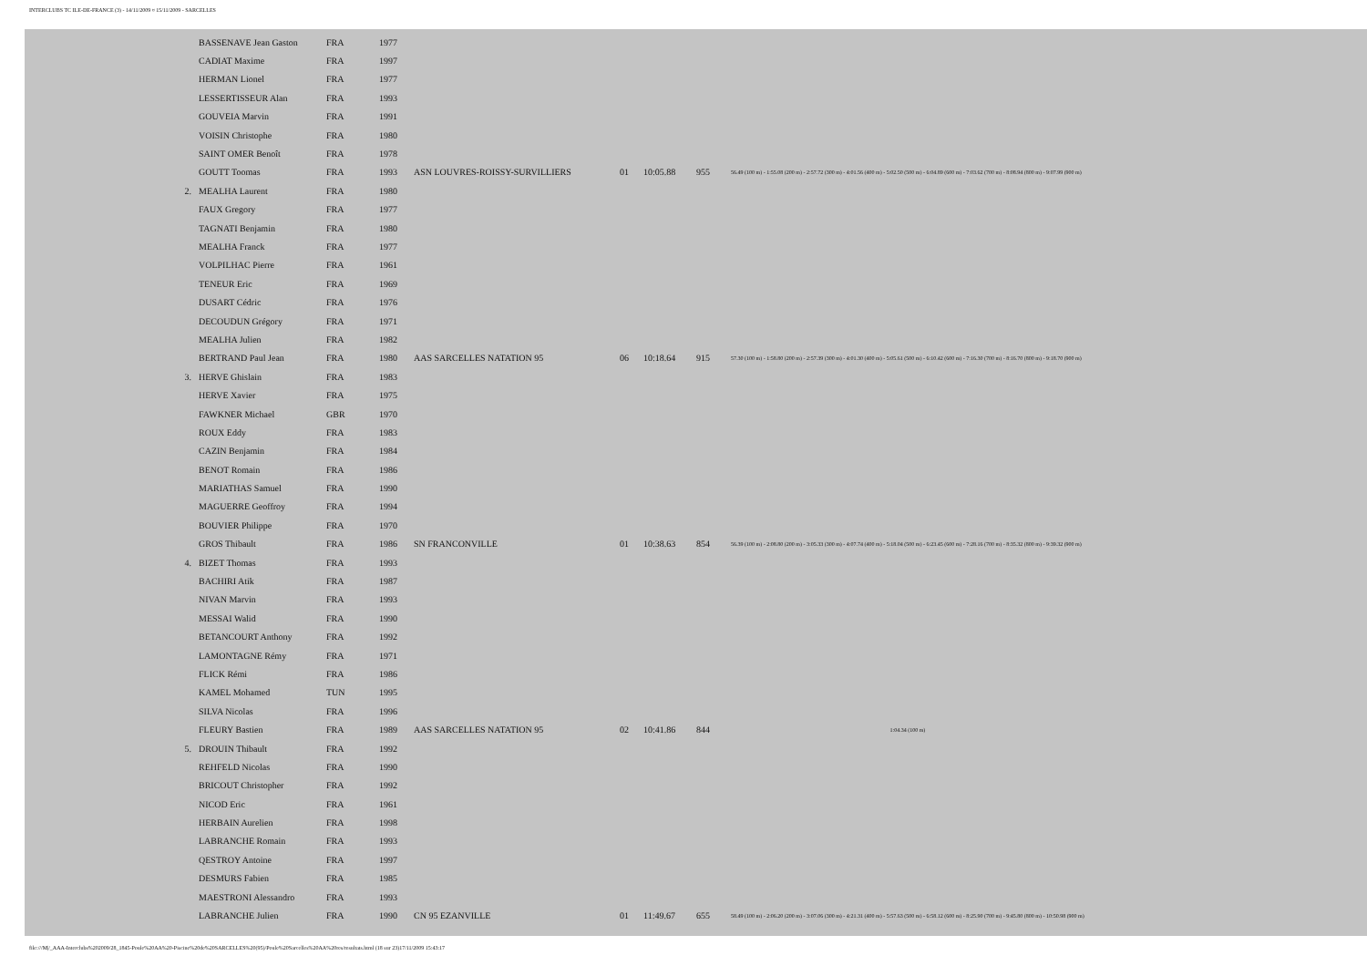INTERCLUBS TC ILE-DE-FRANCE (3) - 14/11/2009 ¤ 15/11/2009 - SARCELLES
| | BASSENAVE Jean Gaston | FRA | 1977 | | | | | |
| | CADIAT Maxime | FRA | 1997 | | | | | |
| | HERMAN Lionel | FRA | 1977 | | | | | |
| | LESSERTISSEUR Alan | FRA | 1993 | | | | | |
| | GOUVEIA Marvin | FRA | 1991 | | | | | |
| | VOISIN Christophe | FRA | 1980 | | | | | |
| | SAINT OMER Benoît | FRA | 1978 | | | | | |
| | GOUTT Toomas | FRA | 1993 | ASN LOUVRES-ROISSY-SURVILLIERS | 01 | 10:05.88 | 955 | 56.49 (100 m) - 1:55.08 (200 m) - 2:57.72 (300 m) - 4:01.56 (400 m) - 5:02.50 (500 m) - 6:04.89 (600 m) - 7:03.62 (700 m) - 8:08.94 (800 m) - 9:07.99 (900 m) |
| 2. | MEALHA Laurent | FRA | 1980 | | | | | |
| | FAUX Gregory | FRA | 1977 | | | | | |
| | TAGNATI Benjamin | FRA | 1980 | | | | | |
| | MEALHA Franck | FRA | 1977 | | | | | |
| | VOLPILHAC Pierre | FRA | 1961 | | | | | |
| | TENEUR Eric | FRA | 1969 | | | | | |
| | DUSART Cédric | FRA | 1976 | | | | | |
| | DECOUDUN Grégory | FRA | 1971 | | | | | |
| | MEALHA Julien | FRA | 1982 | | | | | |
| | BERTRAND Paul Jean | FRA | 1980 | AAS SARCELLES NATATION 95 | 06 | 10:18.64 | 915 | 57.30 (100 m) - 1:58.80 (200 m) - 2:57.39 (300 m) - 4:01.30 (400 m) - 5:05.61 (500 m) - 6:10.42 (600 m) - 7:16.30 (700 m) - 8:16.70 (800 m) - 9:18.70 (900 m) |
| 3. | HERVE Ghislain | FRA | 1983 | | | | | |
| | HERVE Xavier | FRA | 1975 | | | | | |
| | FAWKNER Michael | GBR | 1970 | | | | | |
| | ROUX Eddy | FRA | 1983 | | | | | |
| | CAZIN Benjamin | FRA | 1984 | | | | | |
| | BENOT Romain | FRA | 1986 | | | | | |
| | MARIATHAS Samuel | FRA | 1990 | | | | | |
| | MAGUERRE Geoffroy | FRA | 1994 | | | | | |
| | BOUVIER Philippe | FRA | 1970 | | | | | |
| | GROS Thibault | FRA | 1986 | SN FRANCONVILLE | 01 | 10:38.63 | 854 | 56.39 (100 m) - 2:08.80 (200 m) - 3:05.33 (300 m) - 4:07.74 (400 m) - 5:18.04 (500 m) - 6:23.45 (600 m) - 7:28.16 (700 m) - 8:35.32 (800 m) - 9:39.32 (900 m) |
| 4. | BIZET Thomas | FRA | 1993 | | | | | |
| | BACHIRI Atik | FRA | 1987 | | | | | |
| | NIVAN Marvin | FRA | 1993 | | | | | |
| | MESSAI Walid | FRA | 1990 | | | | | |
| | BETANCOURT Anthony | FRA | 1992 | | | | | |
| | LAMONTAGNE Rémy | FRA | 1971 | | | | | |
| | FLICK Rémi | FRA | 1986 | | | | | |
| | KAMEL Mohamed | TUN | 1995 | | | | | |
| | SILVA Nicolas | FRA | 1996 | | | | | |
| | FLEURY Bastien | FRA | 1989 | AAS SARCELLES NATATION 95 | 02 | 10:41.86 | 844 | 1:04.34 (100 m) |
| 5. | DROUIN Thibault | FRA | 1992 | | | | | |
| | REHFELD Nicolas | FRA | 1990 | | | | | |
| | BRICOUT Christopher | FRA | 1992 | | | | | |
| | NICOD Eric | FRA | 1961 | | | | | |
| | HERBAIN Aurelien | FRA | 1998 | | | | | |
| | LABRANCHE Romain | FRA | 1993 | | | | | |
| | QESTROY Antoine | FRA | 1997 | | | | | |
| | DESMURS Fabien | FRA | 1985 | | | | | |
| | MAESTRONI Alessandro | FRA | 1993 | | | | | |
| | LABRANCHE Julien | FRA | 1990 | CN 95 EZANVILLE | 01 | 11:49.67 | 655 | 58.49 (100 m) - 2:06.20 (200 m) - 3:07.06 (300 m) - 4:21.31 (400 m) - 5:57.63 (500 m) - 6:58.12 (600 m) - 8:25.90 (700 m) - 9:45.80 (800 m) - 10:50.98 (900 m) |
file:///M|/_AAA-Interclubs%202009/28_1845-Poule%20AA%20-Piscine%20de%20SARCELLES%20(95)/Poule%20Sarcelles%20AA%20res/resultats.html (18 sur 23)17/11/2009 15:43:17